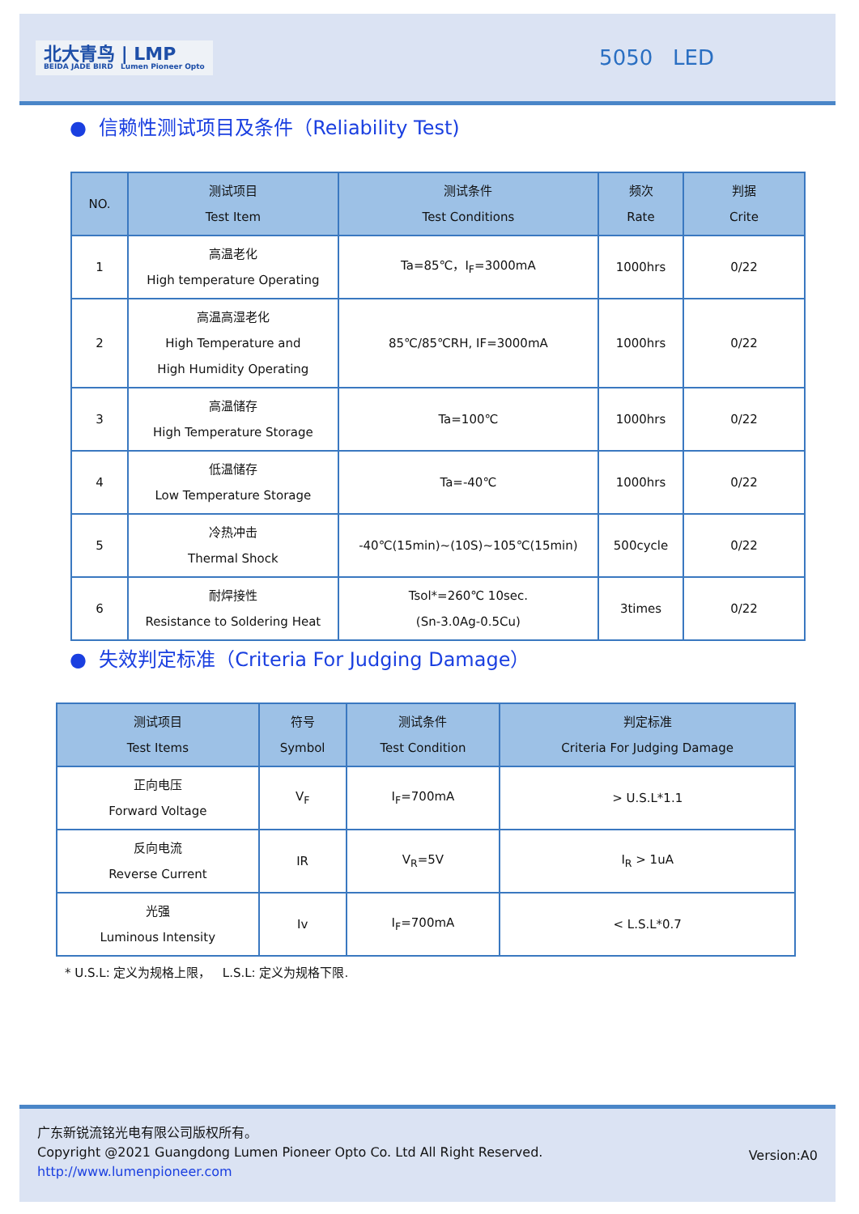北大青鸟 | LMP
BEIDA JADE BIRD Lumen Pioneer Opto
5050 LED
● 信赖性测试项目及条件（Reliability Test)
| NO. | 测试项目 Test Item | 测试条件 Test Conditions | 频次 Rate | 判据 Crite |
| --- | --- | --- | --- | --- |
| 1 | 高温老化 High temperature Operating | Ta=85℃，I<sub>F</sub>=3000mA | 1000hrs | 0/22 |
| 2 | 高温高湿老化 High Temperature and High Humidity Operating | 85℃/85℃RH, IF=3000mA | 1000hrs | 0/22 |
| 3 | 高温储存 High Temperature Storage | Ta=100℃ | 1000hrs | 0/22 |
| 4 | 低温储存 Low Temperature Storage | Ta=-40℃ | 1000hrs | 0/22 |
| 5 | 冷热冲击 Thermal Shock | -40℃(15min)~(10S)~105℃(15min) | 500cycle | 0/22 |
| 6 | 耐焊接性 Resistance to Soldering Heat | Tsol*=260℃ 10sec. (Sn-3.0Ag-0.5Cu) | 3times | 0/22 |
● 失效判定标准（Criteria For Judging Damage）
| 测试项目 Test Items | 符号 Symbol | 测试条件 Test Condition | 判定标准 Criteria For Judging Damage |
| --- | --- | --- | --- |
| 正向电压 Forward Voltage | V<sub>F</sub> | I<sub>F</sub>=700mA | > U.S.L*1.1 |
| 反向电流 Reverse Current | IR | V<sub>R</sub>=5V | I<sub>R</sub> > 1uA |
| 光强 Luminous Intensity | Iv | I<sub>F</sub>=700mA | < L.S.L*0.7 |
* U.S.L: 定义为规格上限， L.S.L: 定义为规格下限.
Version:A0
广东新锐流铭光电有限公司版权所有。
Copyright @2021 Guangdong Lumen Pioneer Opto Co. Ltd All Right Reserved.
http://www.lumenpioneer.com